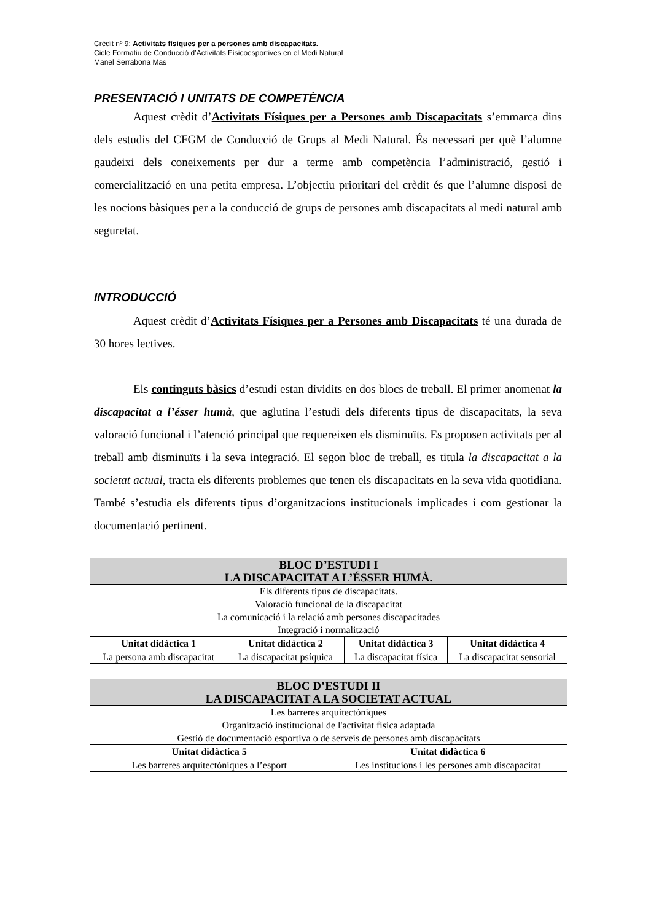Crèdit nº 9: Activitats físiques per a persones amb discapacitats.
Cicle Formatiu de Conducció d’Activitats Físicoesportives en el Medi Natural
Manel Serrabona Mas
PRESENTACIÓ I UNITATS DE COMPETÈNCIA
Aquest crèdit d’Activitats Físiques per a Persones amb Discapacitats s’emmarca dins dels estudis del CFGM de Conducció de Grups al Medi Natural. És necessari per què l’alumne gaudeixi dels coneixements per dur a terme amb competència l’administració, gestió i comercialització en una petita empresa. L’objectiu prioritari del crèdit és que l’alumne disposi de les nocions bàsiques per a la conducció de grups de persones amb discapacitats al medi natural amb seguretat.
INTRODUCCIÓ
Aquest crèdit d’Activitats Físiques per a Persones amb Discapacitats té una durada de 30 hores lectives.
Els continguts bàsics d’estudi estan dividits en dos blocs de treball. El primer anomenat la discapacitat a l’ésser humà, que aglutina l’estudi dels diferents tipus de discapacitats, la seva valoració funcional i l’atenció principal que requereixen els disminuïts. Es proposen activitats per al treball amb disminuïts i la seva integració. El segon bloc de treball, es titula la discapacitat a la societat actual, tracta els diferents problemes que tenen els discapacitats en la seva vida quotidiana. També s’estudia els diferents tipus d’organitzacions institucionals implicades i com gestionar la documentació pertinent.
| BLOC D’ESTUDI I LA DISCAPACITAT A L’ÉSSER HUMÀ. | | | |
| Els diferents tipus de discapacitats. Valoració funcional de la discapacitat La comunicació i la relació amb persones discapacitades Integració i normalització | | | |
| Unitat didàctica 1 | Unitat didàctica 2 | Unitat didàctica 3 | Unitat didàctica 4 |
| La persona amb discapacitat | La discapacitat psíquica | La discapacitat física | La discapacitat sensorial |
| BLOC D’ESTUDI II LA DISCAPACITAT A LA SOCIETAT ACTUAL | |
| Les barreres arquitectòniques Organització institucional de l'activitat física adaptada Gestió de documentació esportiva o de serveis de persones amb discapacitats | |
| Unitat didàctica 5 | Unitat didàctica 6 |
| Les barreres arquitectòniques a l’esport | Les institucions i les persones amb discapacitat |